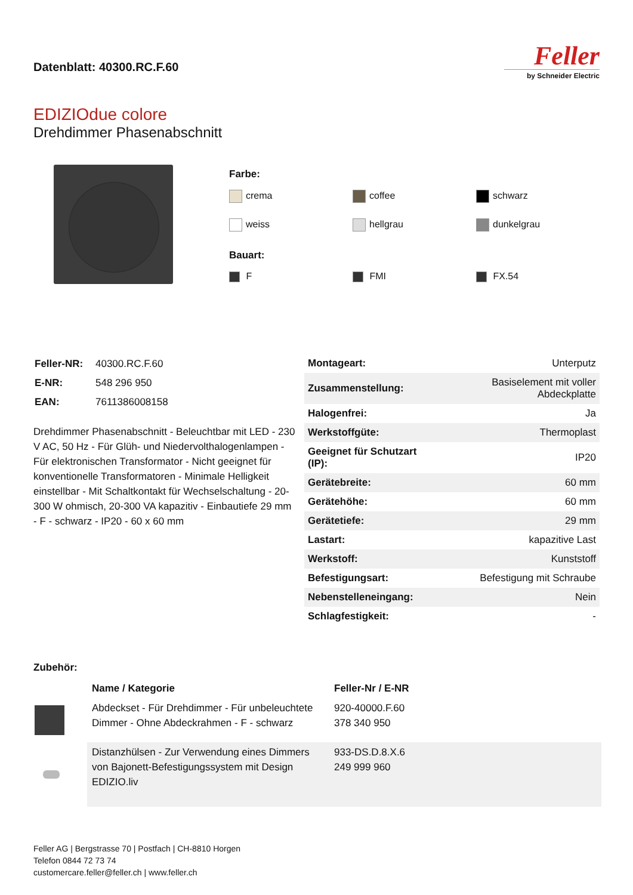Datenblatt: 40300.RC.F.60
Feller
by Schneider Electric
EDIZIOdue colore
Drehdimmer Phasenabschnitt
Farbe:
crema
coffee
schwarz
weiss
hellgrau
dunkelgrau
Bauart:
F
FMI
FX.54
| Feller-NR: | 40300.RC.F.60 |
| E-NR: | 548 296 950 |
| EAN: | 7611386008158 |
Drehdimmer Phasenabschnitt - Beleuchtbar mit LED - 230 V AC, 50 Hz - Für Glüh- und Niedervolthalogenlampen - Für elektronischen Transformator - Nicht geeignet für konventionelle Transformatoren - Minimale Helligkeit einstellbar - Mit Schaltkontakt für Wechselschaltung - 20-300 W ohmisch, 20-300 VA kapazitiv - Einbautiefe 29 mm - F - schwarz - IP20 - 60 x 60 mm
| Montageart: | Unterputz |
| Zusammenstellung: | Basiselement mit voller Abdeckplatte |
| Halogenfrei: | Ja |
| Werkstoffgüte: | Thermoplast |
| Geeignet für Schutzart (IP): | IP20 |
| Gerätebreite: | 60 mm |
| Gerätehöhe: | 60 mm |
| Gerätetiefe: | 29 mm |
| Lastart: | kapazitive Last |
| Werkstoff: | Kunststoff |
| Befestigungsart: | Befestigung mit Schraube |
| Nebenstelleneingang: | Nein |
| Schlagfestigkeit: | - |
Zubehör:
| | Name / Kategorie | Feller-Nr / E-NR |
| --- | --- | --- |
| | Abdeckset - Für Drehdimmer - Für unbeleuchtete Dimmer - Ohne Abdeckrahmen - F - schwarz | 920-40000.F.60 378 340 950 |
| | Distanzhülsen - Zur Verwendung eines Dimmers von Bajonett-Befestigungssystem mit Design EDIZIO.liv | 933-DS.D.8.X.6 249 999 960 |
Feller AG | Bergstrasse 70 | Postfach | CH-8810 Horgen
Telefon 0844 72 73 74
customercare.feller@feller.ch | www.feller.ch